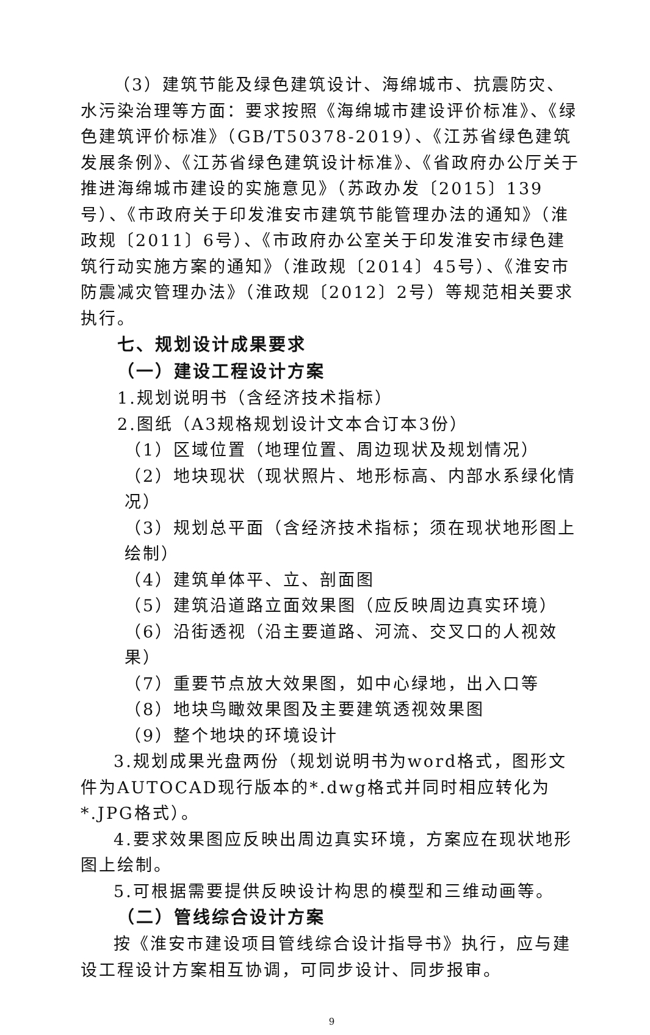（3）建筑节能及绿色建筑设计、海绵城市、抗震防灾、水污染治理等方面：要求按照《海绵城市建设评价标准》、《绿色建筑评价标准》（GB/T50378-2019）、《江苏省绿色建筑发展条例》、《江苏省绿色建筑设计标准》、《省政府办公厅关于推进海绵城市建设的实施意见》（苏政办发〔2015〕139号）、《市政府关于印发淮安市建筑节能管理办法的通知》（淮政规〔2011〕6号）、《市政府办公室关于印发淮安市绿色建筑行动实施方案的通知》（淮政规〔2014〕45号）、《淮安市防震减灾管理办法》（淮政规〔2012〕2号）等规范相关要求执行。
七、规划设计成果要求
（一）建设工程设计方案
1.规划说明书（含经济技术指标）
2.图纸（A3规格规划设计文本合订本3份）
（1）区域位置（地理位置、周边现状及规划情况）
（2）地块现状（现状照片、地形标高、内部水系绿化情况）
（3）规划总平面（含经济技术指标；须在现状地形图上绘制）
（4）建筑单体平、立、剖面图
（5）建筑沿道路立面效果图（应反映周边真实环境）
（6）沿街透视（沿主要道路、河流、交叉口的人视效果）
（7）重要节点放大效果图，如中心绿地，出入口等
（8）地块鸟瞰效果图及主要建筑透视效果图
（9）整个地块的环境设计
3.规划成果光盘两份（规划说明书为word格式，图形文件为AUTOCAD现行版本的*.dwg格式并同时相应转化为*.JPG格式）。
4.要求效果图应反映出周边真实环境，方案应在现状地形图上绘制。
5.可根据需要提供反映设计构思的模型和三维动画等。
（二）管线综合设计方案
按《淮安市建设项目管线综合设计指导书》执行，应与建设工程设计方案相互协调，可同步设计、同步报审。
9